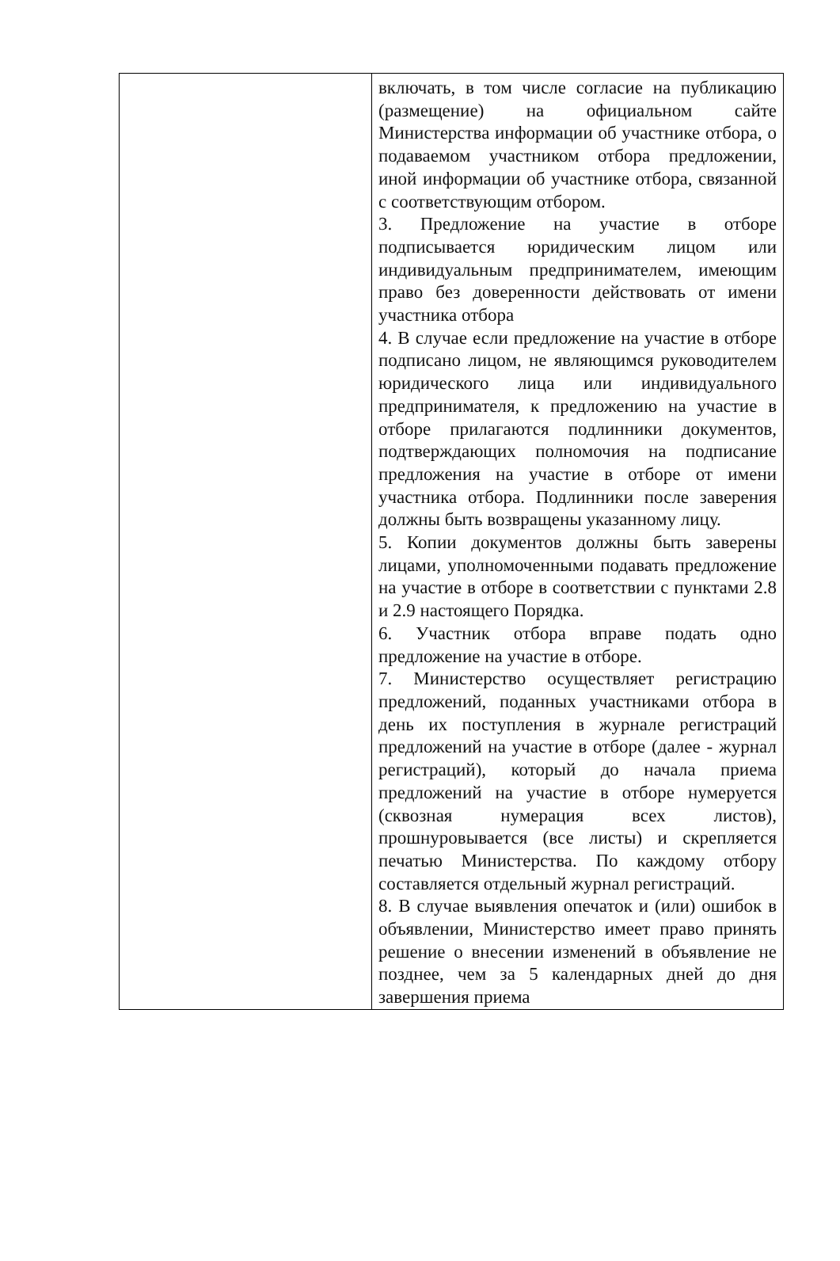| | включать, в том числе согласие на публикацию (размещение) на официальном сайте Министерства информации об участнике отбора, о подаваемом участником отбора предложении, иной информации об участнике отбора, связанной с соответствующим отбором. 3. Предложение на участие в отборе подписывается юридическим лицом или индивидуальным предпринимателем, имеющим право без доверенности действовать от имени участника отбора 4. В случае если предложение на участие в отборе подписано лицом, не являющимся руководителем юридического лица или индивидуального предпринимателя, к предложению на участие в отборе прилагаются подлинники документов, подтверждающих полномочия на подписание предложения на участие в отборе от имени участника отбора. Подлинники после заверения должны быть возвращены указанному лицу. 5. Копии документов должны быть заверены лицами, уполномоченными подавать предложение на участие в отборе в соответствии с пунктами 2.8 и 2.9 настоящего Порядка. 6. Участник отбора вправе подать одно предложение на участие в отборе. 7. Министерство осуществляет регистрацию предложений, поданных участниками отбора в день их поступления в журнале регистраций предложений на участие в отборе (далее - журнал регистраций), который до начала приема предложений на участие в отборе нумеруется (сквозная нумерация всех листов), прошнуровывается (все листы) и скрепляется печатью Министерства. По каждому отбору составляется отдельный журнал регистраций. 8. В случае выявления опечаток и (или) ошибок в объявлении, Министерство имеет право принять решение о внесении изменений в объявление не позднее, чем за 5 календарных дней до дня завершения приема |